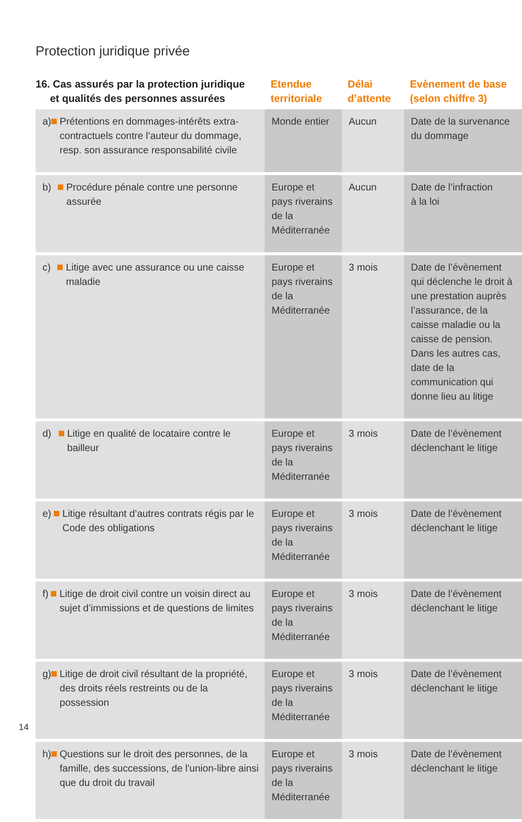Protection juridique privée
| 16. Cas assurés par la protection juridique et qualités des personnes assurées | Etendue territoriale | Délai d’attente | Evènement de base (selon chiffre 3) |
| --- | --- | --- | --- |
| a) Prétentions en dommages-intérêts extra-contractuels contre l’auteur du dommage, resp. son assurance responsa­bilité civile | Monde entier | Aucun | Date de la survenance du dommage |
| b) Procédure pénale contre une personne assurée | Europe et pays riverains de la Méditerranée | Aucun | Date de l’infraction à la loi |
| c) Litige avec une assurance ou une caisse maladie | Europe et pays riverains de la Méditerranée | 3 mois | Date de l’évènement qui déclenche le droit à une prestation auprès l’assu­rance, de la caisse maladie ou la caisse de pension. Dans les autres cas, date de la communication qui donne lieu au litige |
| d) Litige en qualité de locataire contre le bailleur | Europe et pays riverains de la Méditerranée | 3 mois | Date de l’évènement déclenchant le litige |
| e) Litige résultant d’autres contrats régis par le Code des obligations | Europe et pays riverains de la Méditerranée | 3 mois | Date de l’évènement déclenchant le litige |
| f) Litige de droit civil contre un voisin direct au sujet d’immissions et de questions de limites | Europe et pays riverains de la Méditerranée | 3 mois | Date de l’évènement déclenchant le litige |
| g) Litige de droit civil résultant de la pro­priété, des droits réels restreints ou de la possession | Europe et pays riverains de la Méditerranée | 3 mois | Date de l’évènement déclenchant le litige |
| h) Questions sur le droit des personnes, de la famille, des successions, de l'union-libre ainsi que du droit du travail | Europe et pays riverains de la Méditerranée | 3 mois | Date de l’évènement déclenchant le litige |
14